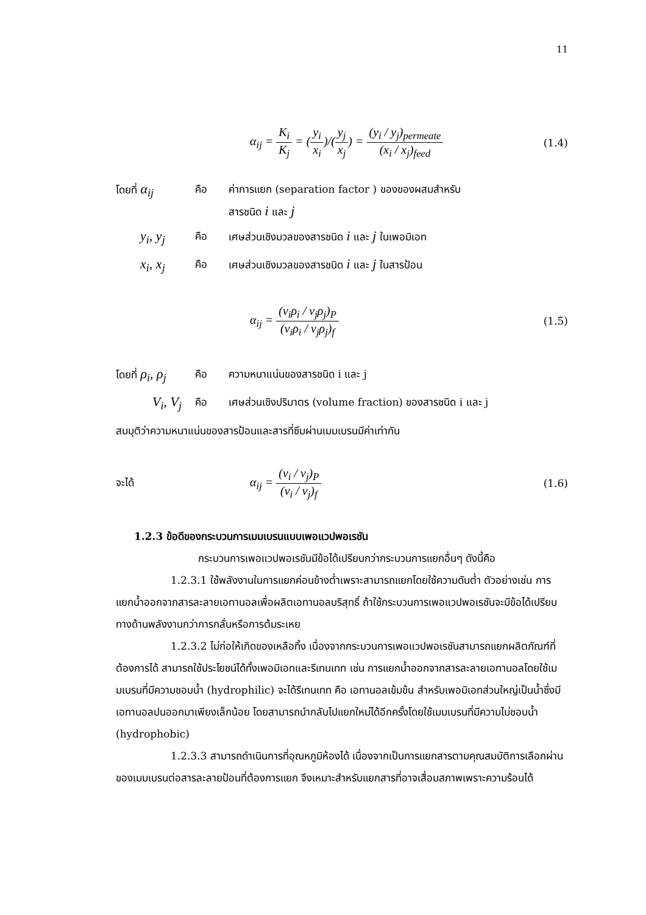11
α<sub>ij</sub> = K<sub>i</sub> K<sub>j</sub> = (y<sub>i</sub> x<sub>i</sub>)/(y<sub>j</sub> x<sub>j</sub>) = (y<sub>i</sub> / y<sub>j</sub>)<sub>permeate</sub> (x<sub>i</sub> / x<sub>j</sub>)<sub>feed</sub>
(1.4)
โดยที่ α<sub>ij</sub>
คือ ค่าการแยก (separation factor ) ของของผสมสำหรับ
สารชนิด i และ j
y<sub>i</sub>, y<sub>j</sub>
คือ เศษส่วนเชิงมวลของสารชนิด i และ j ในเพอมิเอท
x<sub>i</sub>, x<sub>j</sub>
คือ เศษส่วนเชิงมวลของสารชนิด i และ j ในสารป้อน
α<sub>ij</sub> = (v<sub>i</sub>ρ<sub>i</sub> / v<sub>j</sub>ρ<sub>j</sub>)<sub>P</sub> (v<sub>i</sub>ρ<sub>i</sub> / v<sub>j</sub>ρ<sub>j</sub>)<sub>f</sub>
(1.5)
โดยที่ ρ<sub>i</sub>, ρ<sub>j</sub>
คือ ความหนาแน่นของสารชนิด i และ j
V<sub>i</sub>, V<sub>j</sub>
คือ เศษส่วนเชิงปริมาตร (volume fraction) ของสารชนิด i และ j
สมมุติว่าความหนาแน่นของสารป้อนและสารที่ซึมผ่านเมมเบรนมีค่าเท่ากัน
จะได้
α<sub>ij</sub> = (v<sub>i</sub> / v<sub>j</sub>)<sub>P</sub> (v<sub>i</sub> / v<sub>j</sub>)<sub>f</sub>
(1.6)
1.2.3 ข้อดีของกระบวนการเมมเบรนแบบเพอแวปพอเรชัน
กระบวนการเพอแวปพอเรชันมีข้อได้เปรียบกว่ากระบวนการแยกอื่นๆ ดังนี้คือ
1.2.3.1 ใช้พลังงานในการแยกค่อนข้างต่ำเพราะสามารถแยกโดยใช้ความดันต่ำ ตัวอย่างเช่น การแยกน้ำออกจากสารละลายเอทานอลเพื่อผลิตเอทานอลบริสุทธิ์ ถ้าใช้กระบวนการเพอแวปพอเรชันจะมีข้อได้เปรียบทางด้านพลังงานกว่าการกลั่นหรือการต้มระเหย
1.2.3.2 ไม่ก่อให้เกิดของเหลือทิ้ง เนื่องจากกระบวนการเพอแวปพอเรชันสามารถแยกผลิตภัณฑ์ที่ต้องการได้ สามารถใช้ประโยชน์ได้ทั้งเพอมิเอทและรีเทนเทท เช่น การแยกน้ำออกจากสารละลายเอทานอลโดยใช้เมมเบรนที่มีความชอบน้ำ (hydrophilic) จะได้รีเทนเทท คือ เอทานอลเข้มข้น สำหรับเพอมิเอทส่วนใหญ่เป็นน้ำซึ่งมีเอทานอลปนออกมาเพียงเล็กน้อย โดยสามารถนำกลับไปแยกใหม่ได้อีกครั้งโดยใช้เมมเบรนที่มีความไม่ชอบน้ำ (hydrophobic)
1.2.3.3 สามารถดำเนินการที่อุณหภูมิห้องได้ เนื่องจากเป็นการแยกสารตามคุณสมบัติการเลือกผ่านของเมมเบรนต่อสารละลายป้อนที่ต้องการแยก จึงเหมาะสำหรับแยกสารที่อาจเสื่อมสภาพเพราะความร้อนได้